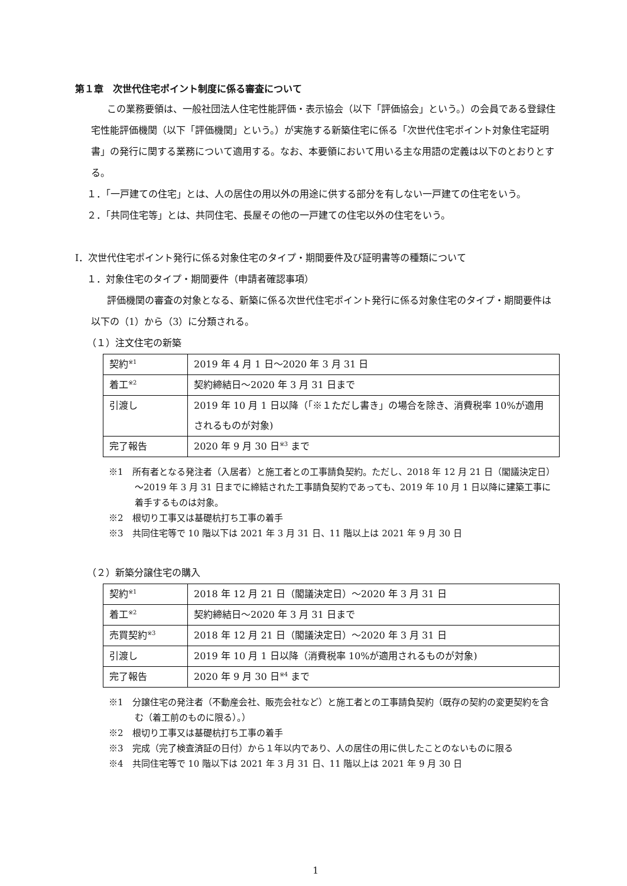第１章　次世代住宅ポイント制度に係る審査について
この業務要領は、一般社団法人住宅性能評価・表示協会（以下「評価協会」という。）の会員である登録住宅性能評価機関（以下「評価機関」という。）が実施する新築住宅に係る「次世代住宅ポイント対象住宅証明書」の発行に関する業務について適用する。なお、本要領において用いる主な用語の定義は以下のとおりとする。
１．「一戸建ての住宅」とは、人の居住の用以外の用途に供する部分を有しない一戸建ての住宅をいう。
２．「共同住宅等」とは、共同住宅、長屋その他の一戸建ての住宅以外の住宅をいう。
Ⅰ．次世代住宅ポイント発行に係る対象住宅のタイプ・期間要件及び証明書等の種類について
１．対象住宅のタイプ・期間要件（申請者確認事項）
評価機関の審査の対象となる、新築に係る次世代住宅ポイント発行に係る対象住宅のタイプ・期間要件は以下の（1）から（3）に分類される。
（１）注文住宅の新築
| 契約<sup>※1</sup> | 2019 年 4 月 1 日～2020 年 3 月 31 日 |
| 着工<sup>※2</sup> | 契約締結日～2020 年 3 月 31 日まで |
| 引渡し | 2019 年 10 月 1 日以降（「※１ただし書き」の場合を除き、消費税率 10%が適用されるものが対象) |
| 完了報告 | 2020 年 9 月 30 日<sup>※3</sup> まで |
※1　所有者となる発注者（入居者）と施工者との工事請負契約。ただし、2018 年 12 月 21 日（閣議決定日）～2019 年 3 月 31 日までに締結された工事請負契約であっても、2019 年 10 月 1 日以降に建築工事に着手するものは対象。
※2　根切り工事又は基礎杭打ち工事の着手
※3　共同住宅等で 10 階以下は 2021 年 3 月 31 日、11 階以上は 2021 年 9 月 30 日
（２）新築分譲住宅の購入
| 契約<sup>※1</sup> | 2018 年 12 月 21 日（閣議決定日）～2020 年 3 月 31 日 |
| 着工<sup>※2</sup> | 契約締結日～2020 年 3 月 31 日まで |
| 売買契約<sup>※3</sup> | 2018 年 12 月 21 日（閣議決定日）～2020 年 3 月 31 日 |
| 引渡し | 2019 年 10 月 1 日以降（消費税率 10%が適用されるものが対象) |
| 完了報告 | 2020 年 9 月 30 日<sup>※4</sup> まで |
※1　分譲住宅の発注者（不動産会社、販売会社など）と施工者との工事請負契約（既存の契約の変更契約を含む（着工前のものに限る）。）
※2　根切り工事又は基礎杭打ち工事の着手
※3　完成（完了検査済証の日付）から１年以内であり、人の居住の用に供したことのないものに限る
※4　共同住宅等で 10 階以下は 2021 年 3 月 31 日、11 階以上は 2021 年 9 月 30 日
1